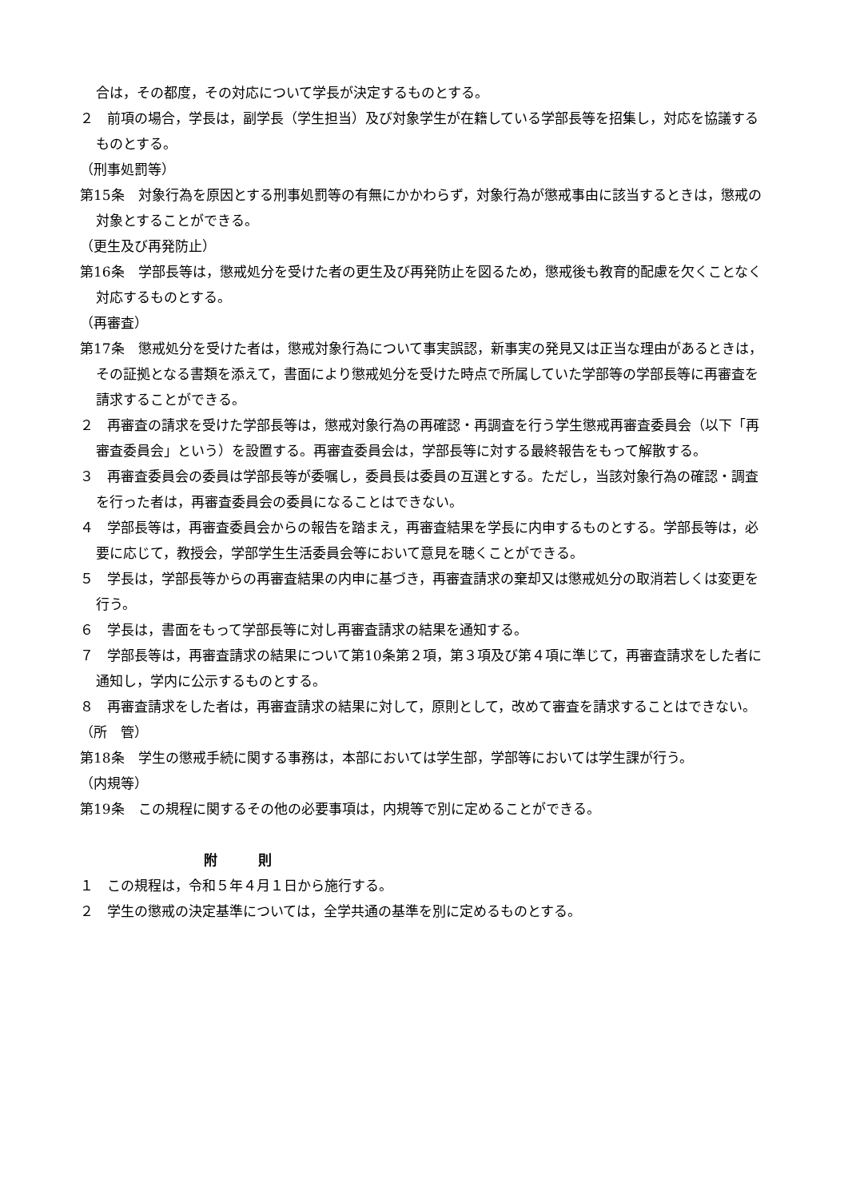合は，その都度，その対応について学長が決定するものとする。
２　前項の場合，学長は，副学長（学生担当）及び対象学生が在籍している学部長等を招集し，対応を協議するものとする。
（刑事処罰等）
第15条　対象行為を原因とする刑事処罰等の有無にかかわらず，対象行為が懲戒事由に該当するときは，懲戒の対象とすることができる。
（更生及び再発防止）
第16条　学部長等は，懲戒処分を受けた者の更生及び再発防止を図るため，懲戒後も教育的配慮を欠くことなく対応するものとする。
（再審査）
第17条　懲戒処分を受けた者は，懲戒対象行為について事実誤認，新事実の発見又は正当な理由があるときは，その証拠となる書類を添えて，書面により懲戒処分を受けた時点で所属していた学部等の学部長等に再審査を請求することができる。
２　再審査の請求を受けた学部長等は，懲戒対象行為の再確認・再調査を行う学生懲戒再審査委員会（以下「再審査委員会」という）を設置する。再審査委員会は，学部長等に対する最終報告をもって解散する。
３　再審査委員会の委員は学部長等が委嘱し，委員長は委員の互選とする。ただし，当該対象行為の確認・調査を行った者は，再審査委員会の委員になることはできない。
４　学部長等は，再審査委員会からの報告を踏まえ，再審査結果を学長に内申するものとする。学部長等は，必要に応じて，教授会，学部学生生活委員会等において意見を聴くことができる。
５　学長は，学部長等からの再審査結果の内申に基づき，再審査請求の棄却又は懲戒処分の取消若しくは変更を行う。
６　学長は，書面をもって学部長等に対し再審査請求の結果を通知する。
７　学部長等は，再審査請求の結果について第10条第２項，第３項及び第４項に準じて，再審査請求をした者に通知し，学内に公示するものとする。
８　再審査請求をした者は，再審査請求の結果に対して，原則として，改めて審査を請求することはできない。
（所　管）
第18条　学生の懲戒手続に関する事務は，本部においては学生部，学部等においては学生課が行う。
（内規等）
第19条　この規程に関するその他の必要事項は，内規等で別に定めることができる。
附　　　則
１　この規程は，令和５年４月１日から施行する。
２　学生の懲戒の決定基準については，全学共通の基準を別に定めるものとする。